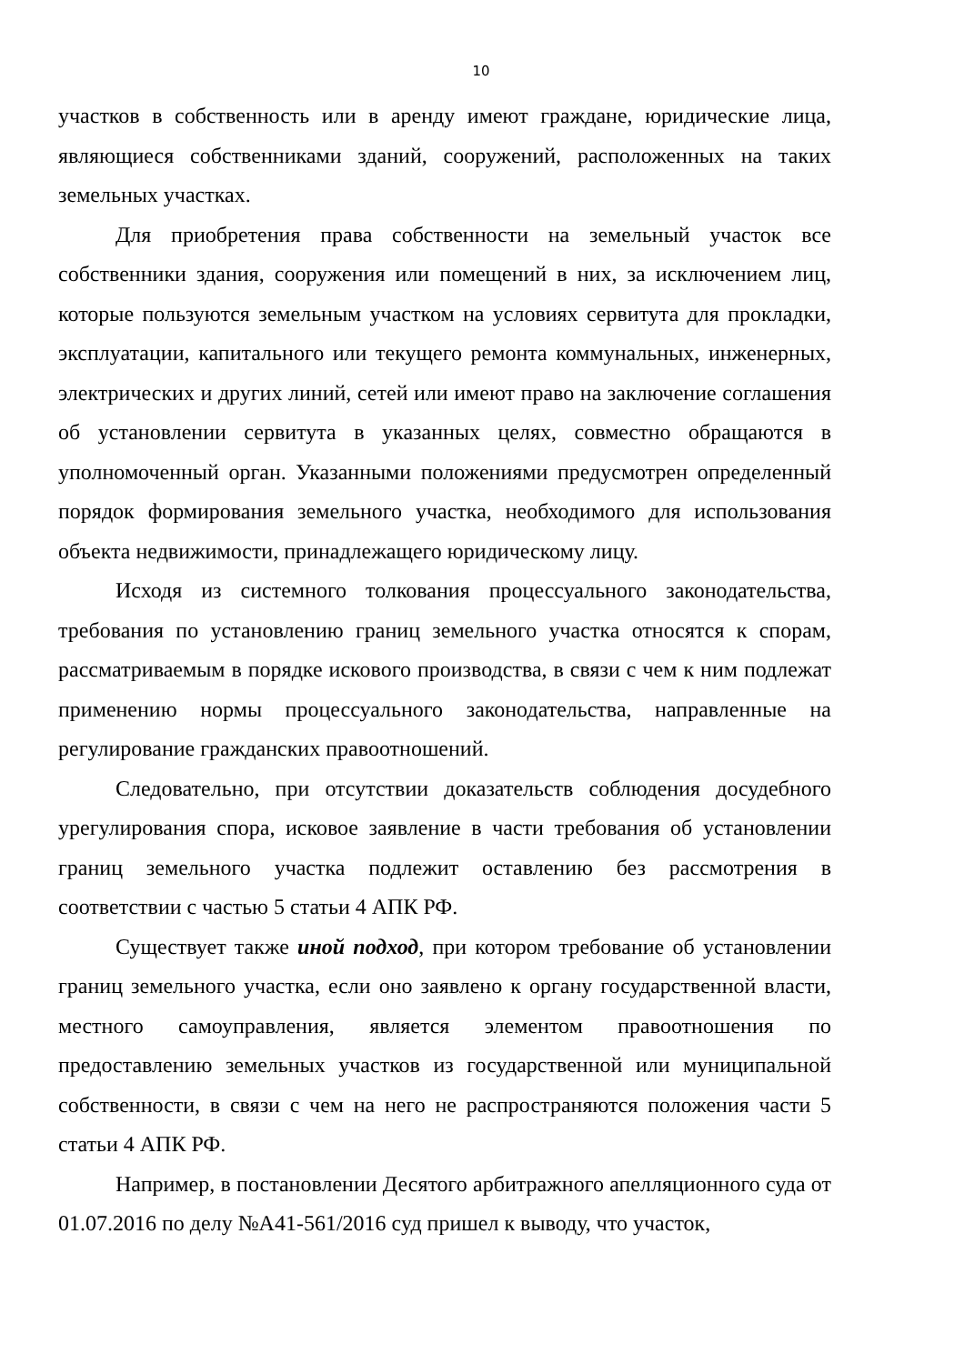10
участков в собственность или в аренду имеют граждане, юридические лица, являющиеся собственниками зданий, сооружений, расположенных на таких земельных участках.
Для приобретения права собственности на земельный участок все собственники здания, сооружения или помещений в них, за исключением лиц, которые пользуются земельным участком на условиях сервитута для прокладки, эксплуатации, капитального или текущего ремонта коммунальных, инженерных, электрических и других линий, сетей или имеют право на заключение соглашения об установлении сервитута в указанных целях, совместно обращаются в уполномоченный орган. Указанными положениями предусмотрен определенный порядок формирования земельного участка, необходимого для использования объекта недвижимости, принадлежащего юридическому лицу.
Исходя из системного толкования процессуального законодательства, требования по установлению границ земельного участка относятся к спорам, рассматриваемым в порядке искового производства, в связи с чем к ним подлежат применению нормы процессуального законодательства, направленные на регулирование гражданских правоотношений.
Следовательно, при отсутствии доказательств соблюдения досудебного урегулирования спора, исковое заявление в части требования об установлении границ земельного участка подлежит оставлению без рассмотрения в соответствии с частью 5 статьи 4 АПК РФ.
Существует также иной подход, при котором требование об установлении границ земельного участка, если оно заявлено к органу государственной власти, местного самоуправления, является элементом правоотношения по предоставлению земельных участков из государственной или муниципальной собственности, в связи с чем на него не распространяются положения части 5 статьи 4 АПК РФ.
Например, в постановлении Десятого арбитражного апелляционного суда от 01.07.2016 по делу №А41-561/2016 суд пришел к выводу, что участок,